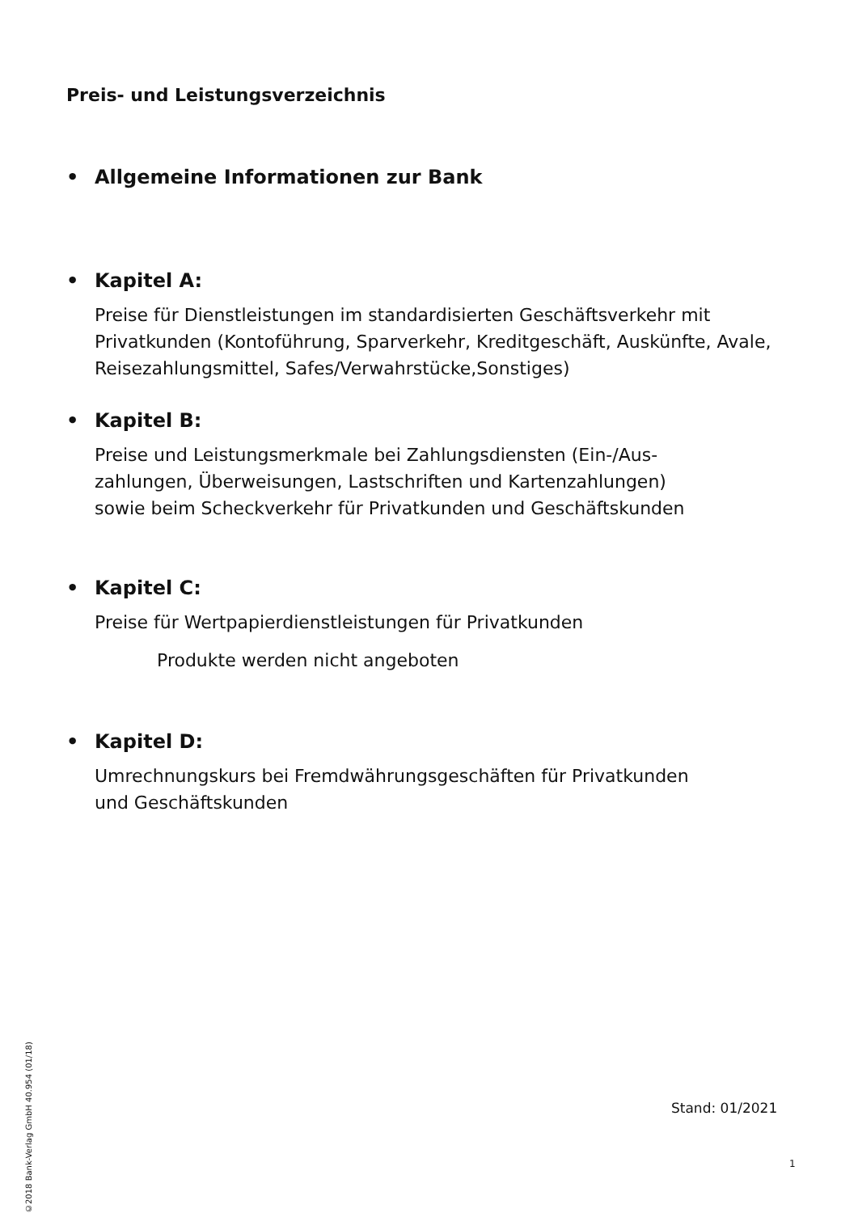Preis- und Leistungsverzeichnis
• Allgemeine Informationen zur Bank
• Kapitel A:
Preise für Dienstleistungen im standardisierten Geschäftsverkehr mit Privatkunden (Kontoführung, Sparverkehr, Kreditgeschäft, Auskünfte, Avale, Reisezahlungsmittel, Safes/Verwahrstücke,Sonstiges)
• Kapitel B:
Preise und Leistungsmerkmale bei Zahlungsdiensten (Ein-/Aus-
zahlungen, Überweisungen, Lastschriften und Kartenzahlungen)
sowie beim Scheckverkehr für Privatkunden und Geschäftskunden
• Kapitel C:
Preise für Wertpapierdienstleistungen für Privatkunden
Produkte werden nicht angeboten
• Kapitel D:
Umrechnungskurs bei Fremdwährungsgeschäften für Privatkunden
und Geschäftskunden
©2018 Bank-Verlag GmbH 40.954 (01/18)
Stand: 01/2021
1